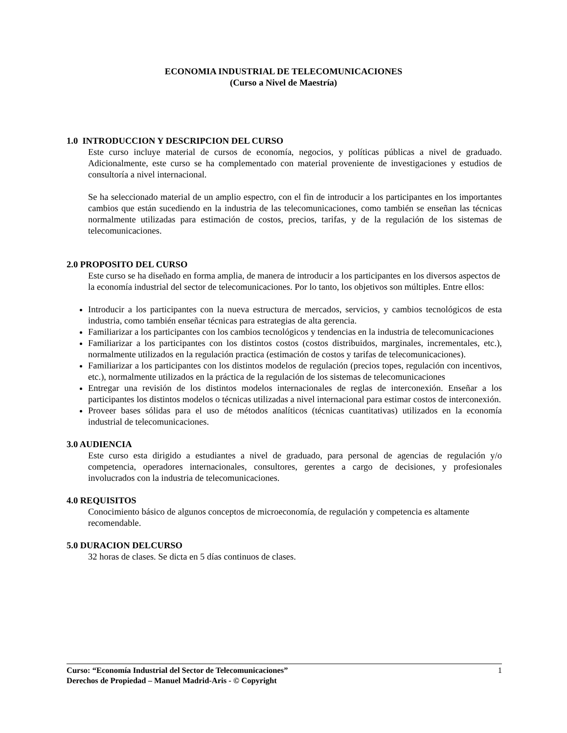ECONOMIA INDUSTRIAL DE TELECOMUNICACIONES
(Curso a Nivel de Maestría)
1.0 INTRODUCCION Y DESCRIPCION DEL CURSO
Este curso incluye material de cursos de economía, negocios, y políticas públicas a nivel de graduado. Adicionalmente, este curso se ha complementado con material proveniente de investigaciones y estudios de consultoría a nivel internacional.
Se ha seleccionado material de un amplio espectro, con el fin de introducir a los participantes en los importantes cambios que están sucediendo en la industria de las telecomunicaciones, como también se enseñan las técnicas normalmente utilizadas para estimación de costos, precios, tarifas, y de la regulación de los sistemas de telecomunicaciones.
2.0 PROPOSITO DEL CURSO
Este curso se ha diseñado en forma amplia, de manera de introducir a los participantes en los diversos aspectos de la economía industrial del sector de telecomunicaciones. Por lo tanto, los objetivos son múltiples. Entre ellos:
Introducir a los participantes con la nueva estructura de mercados, servicios, y cambios tecnológicos de esta industria, como también enseñar técnicas para estrategias de alta gerencia.
Familiarizar a los participantes con los cambios tecnológicos y tendencias en la industria de telecomunicaciones
Familiarizar a los participantes con los distintos costos (costos distribuidos, marginales, incrementales, etc.), normalmente utilizados en la regulación practica (estimación de costos y tarifas de telecomunicaciones).
Familiarizar a los participantes con los distintos modelos de regulación (precios topes, regulación con incentivos, etc.), normalmente utilizados en la práctica de la regulación de los sistemas de telecomunicaciones
Entregar una revisión de los distintos modelos internacionales de reglas de interconexión. Enseñar a los participantes los distintos modelos o técnicas utilizadas a nivel internacional para estimar costos de interconexión.
Proveer bases sólidas para el uso de métodos analíticos (técnicas cuantitativas) utilizados en la economía industrial de telecomunicaciones.
3.0 AUDIENCIA
Este curso esta dirigido a estudiantes a nivel de graduado, para personal de agencias de regulación y/o competencia, operadores internacionales, consultores, gerentes a cargo de decisiones, y profesionales involucrados con la industria de telecomunicaciones.
4.0 REQUISITOS
Conocimiento básico de algunos conceptos de microeconomía, de regulación y competencia es altamente recomendable.
5.0 DURACION DELCURSO
32 horas de clases. Se dicta en 5 días continuos de clases.
1 Curso: “Economía Industrial del Sector de Telecomunicaciones”
Derechos de Propiedad – Manuel Madrid-Aris - © Copyright